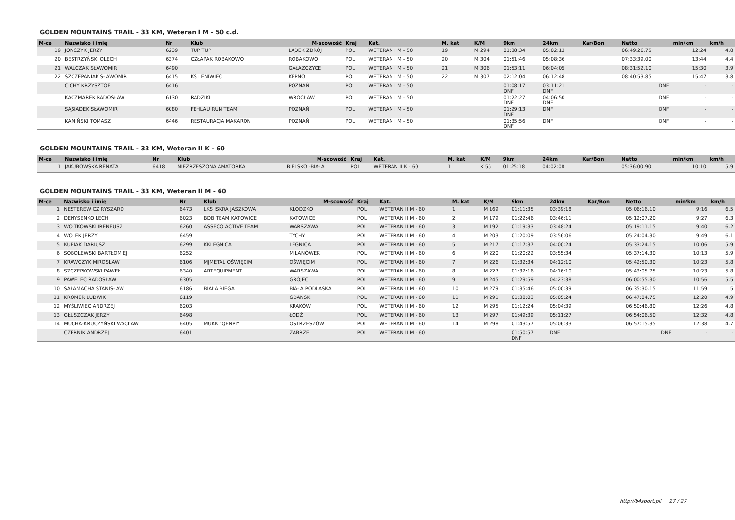GOLDEN MOUNTAINS TRAIL - 33 KM, Weteran I M - 50 c.d.
| M-ce | Nazwisko i imię | Nr | Klub | M-scowość | Kraj | Kat. | M. kat | K/M | 9km | 24km | Kar/Bon | Netto | min/km | km/h |
| --- | --- | --- | --- | --- | --- | --- | --- | --- | --- | --- | --- | --- | --- | --- |
| 19 | JOŃCZYK JERZY | 6239 | TUP TUP | LĄDEK ZDRÓJ | POL | WETERAN I M - 50 | 19 | M 294 | 01:38:34 | 05:02:13 | | 06:49:26.75 | 12:24 | 4.8 |
| 20 | BESTRZYŃSKI OLECH | 6374 | CZŁAPAK ROBAKOWO | ROBAKOWO | POL | WETERAN I M - 50 | 20 | M 304 | 01:51:46 | 05:08:36 | | 07:33:39.00 | 13:44 | 4.4 |
| 21 | WALCZAK SŁAWOMIR | 6490 | | GAŁAZCZYCE | POL | WETERAN I M - 50 | 21 | M 306 | 01:53:11 | 06:04:05 | | 08:31:52.10 | 15:30 | 3.9 |
| 22 | SZCZEPANIAK SŁAWOMIR | 6415 | KS LENIWIEC | KĘPNO | POL | WETERAN I M - 50 | 22 | M 307 | 02:12:04 | 06:12:48 | | 08:40:53.85 | 15:47 | 3.8 |
| | CICHY KRZYSZTOF | 6416 | | POZNAŃ | POL | WETERAN I M - 50 | | | 01:08:17 DNF | 03:11:21 DNF | | DNF | - | - |
| | KACZMAREK RADOSŁAW | 6130 | RADZIKI | WROCŁAW | POL | WETERAN I M - 50 | | | 01:22:27 DNF | 04:06:50 DNF | | DNF | - | - |
| | SĄSIADEK SŁAWOMIR | 6080 | FEHLAU RUN TEAM | POZNAŃ | POL | WETERAN I M - 50 | | | 01:29:13 DNF | DNF | | DNF | - | - |
| | KAMIŃSKI TOMASZ | 6446 | RESTAURACJA MAKARON | POZNAŃ | POL | WETERAN I M - 50 | | | 01:35:56 DNF | DNF | | DNF | - | - |
GOLDEN MOUNTAINS TRAIL - 33 KM, Weteran II K - 60
| M-ce | Nazwisko i imię | Nr | Klub | M-scowość | Kraj | Kat. | M. kat | K/M | 9km | 24km | Kar/Bon | Netto | min/km | km/h |
| --- | --- | --- | --- | --- | --- | --- | --- | --- | --- | --- | --- | --- | --- | --- |
| 1 | JAKUBOWSKA RENATA | 6418 | NIEZRZESZONA AMATORKA | BIELSKO -BIAŁA | POL | WETERAN II K - 60 | 1 | K 55 | 01:25:18 | 04:02:08 | | 05:36:00.90 | 10:10 | 5.9 |
GOLDEN MOUNTAINS TRAIL - 33 KM, Weteran II M - 60
| M-ce | Nazwisko i imię | Nr | Klub | M-scowość | Kraj | Kat. | M. kat | K/M | 9km | 24km | Kar/Bon | Netto | min/km | km/h |
| --- | --- | --- | --- | --- | --- | --- | --- | --- | --- | --- | --- | --- | --- | --- |
| 1 | NESTEREWICZ RYSZARD | 6473 | LKS ISKRA JASZKOWA | KŁODZKO | POL | WETERAN II M - 60 | 1 | M 169 | 01:11:35 | 03:39:18 | | 05:06:16.10 | 9:16 | 6.5 |
| 2 | DENYSENKO LECH | 6023 | BDB TEAM KATOWICE | KATOWICE | POL | WETERAN II M - 60 | 2 | M 179 | 01:22:46 | 03:46:11 | | 05:12:07.20 | 9:27 | 6.3 |
| 3 | WOJTKOWSKI IRENEUSZ | 6260 | ASSECO ACTIVE TEAM | WARSZAWA | POL | WETERAN II M - 60 | 3 | M 192 | 01:19:33 | 03:48:24 | | 05:19:11.15 | 9:40 | 6.2 |
| 4 | WOLEK JERZY | 6459 | | TYCHY | POL | WETERAN II M - 60 | 4 | M 203 | 01:20:09 | 03:56:06 | | 05:24:04.30 | 9:49 | 6.1 |
| 5 | KUBIAK DARIUSZ | 6299 | KKLEGNICA | LEGNICA | POL | WETERAN II M - 60 | 5 | M 217 | 01:17:37 | 04:00:24 | | 05:33:24.15 | 10:06 | 5.9 |
| 6 | SOBOLEWSKI BARTŁOMIEJ | 6252 | | MILANÓWEK | POL | WETERAN II M - 60 | 6 | M 220 | 01:20:22 | 03:55:34 | | 05:37:14.30 | 10:13 | 5.9 |
| 7 | KRAWCZYK MIROSLAW | 6106 | MJMETAL OŚWIĘCIM | OŚWIĘCIM | POL | WETERAN II M - 60 | 7 | M 226 | 01:32:34 | 04:12:10 | | 05:42:50.30 | 10:23 | 5.8 |
| 8 | SZCZEPKOWSKI PAWEŁ | 6340 | ARTEQUIPMENT. | WARSZAWA | POL | WETERAN II M - 60 | 8 | M 227 | 01:32:16 | 04:16:10 | | 05:43:05.75 | 10:23 | 5.8 |
| 9 | PAWELEC RADOSŁAW | 6305 | | GRÓJEC | POL | WETERAN II M - 60 | 9 | M 245 | 01:29:59 | 04:23:38 | | 06:00:55.30 | 10:56 | 5.5 |
| 10 | SAŁAMACHA STANISŁAW | 6186 | BIAŁA BIEGA | BIAŁA PODLASKA | POL | WETERAN II M - 60 | 10 | M 279 | 01:35:46 | 05:00:39 | | 06:35:30.15 | 11:59 | 5 |
| 11 | KROMER LUDWIK | 6119 | | GDAŃSK | POL | WETERAN II M - 60 | 11 | M 291 | 01:38:03 | 05:05:24 | | 06:47:04.75 | 12:20 | 4.9 |
| 12 | MYŚLIWIEC ANDRZEJ | 6203 | | KRAKÓW | POL | WETERAN II M - 60 | 12 | M 295 | 01:12:24 | 05:04:39 | | 06:50:46.80 | 12:26 | 4.8 |
| 13 | GŁUSZCZAK JERZY | 6498 | | ŁÓDŹ | POL | WETERAN II M - 60 | 13 | M 297 | 01:49:39 | 05:11:27 | | 06:54:06.50 | 12:32 | 4.8 |
| 14 | MUCHA-KRUCZYŃSKI WACŁAW | 6405 | MUKK "QENPI" | OSTRZESZÓW | POL | WETERAN II M - 60 | 14 | M 298 | 01:43:57 | 05:06:33 | | 06:57:15.35 | 12:38 | 4.7 |
| | CZERNIK ANDRZEJ | 6401 | | ZABRZE | POL | WETERAN II M - 60 | | | 01:50:57 DNF | DNF | | DNF | - | - |
http://b4sport.pl/ 27 / 27